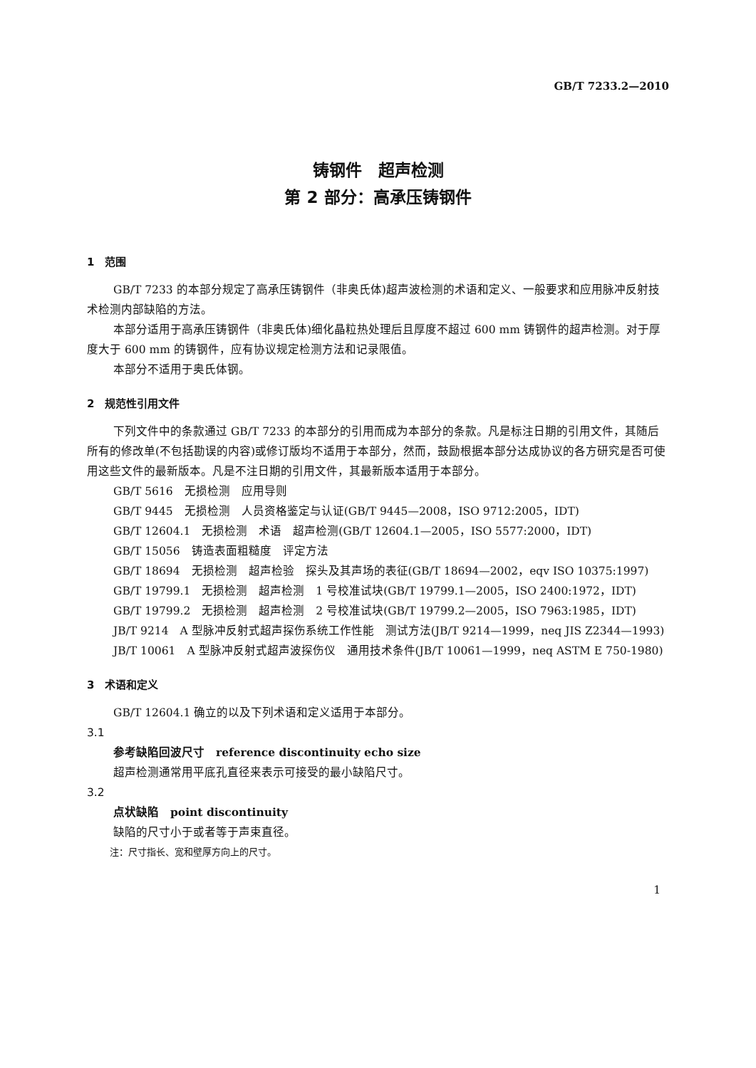GB/T 7233.2—2010
铸钢件　超声检测
第 2 部分：高承压铸钢件
1　范围
GB/T 7233 的本部分规定了高承压铸钢件（非奥氏体)超声波检测的术语和定义、一般要求和应用脉冲反射技术检测内部缺陷的方法。
本部分适用于高承压铸钢件（非奥氏体)细化晶粒热处理后且厚度不超过 600 mm 铸钢件的超声检测。对于厚度大于 600 mm 的铸钢件，应有协议规定检测方法和记录限值。
本部分不适用于奥氏体钢。
2　规范性引用文件
下列文件中的条款通过 GB/T 7233 的本部分的引用而成为本部分的条款。凡是标注日期的引用文件，其随后所有的修改单(不包括勘误的内容)或修订版均不适用于本部分，然而，鼓励根据本部分达成协议的各方研究是否可使用这些文件的最新版本。凡是不注日期的引用文件，其最新版本适用于本部分。
GB/T 5616　无损检测　应用导则
GB/T 9445　无损检测　人员资格鉴定与认证(GB/T 9445—2008，ISO 9712:2005，IDT)
GB/T 12604.1　无损检测　术语　超声检测(GB/T 12604.1—2005，ISO 5577:2000，IDT)
GB/T 15056　铸造表面粗糙度　评定方法
GB/T 18694　无损检测　超声检验　探头及其声场的表征(GB/T 18694—2002，eqv ISO 10375:1997)
GB/T 19799.1　无损检测　超声检测　1 号校准试块(GB/T 19799.1—2005，ISO 2400:1972，IDT)
GB/T 19799.2　无损检测　超声检测　2 号校准试块(GB/T 19799.2—2005，ISO 7963:1985，IDT)
JB/T 9214　A 型脉冲反射式超声探伤系统工作性能　测试方法(JB/T 9214—1999，neq JIS Z2344—1993)
JB/T 10061　A 型脉冲反射式超声波探伤仪　通用技术条件(JB/T 10061—1999，neq ASTM E 750-1980)
3　术语和定义
GB/T 12604.1 确立的以及下列术语和定义适用于本部分。
3.1
参考缺陷回波尺寸　reference discontinuity echo size
超声检测通常用平底孔直径来表示可接受的最小缺陷尺寸。
3.2
点状缺陷　point discontinuity
缺陷的尺寸小于或者等于声束直径。
注：尺寸指长、宽和壁厚方向上的尺寸。
1